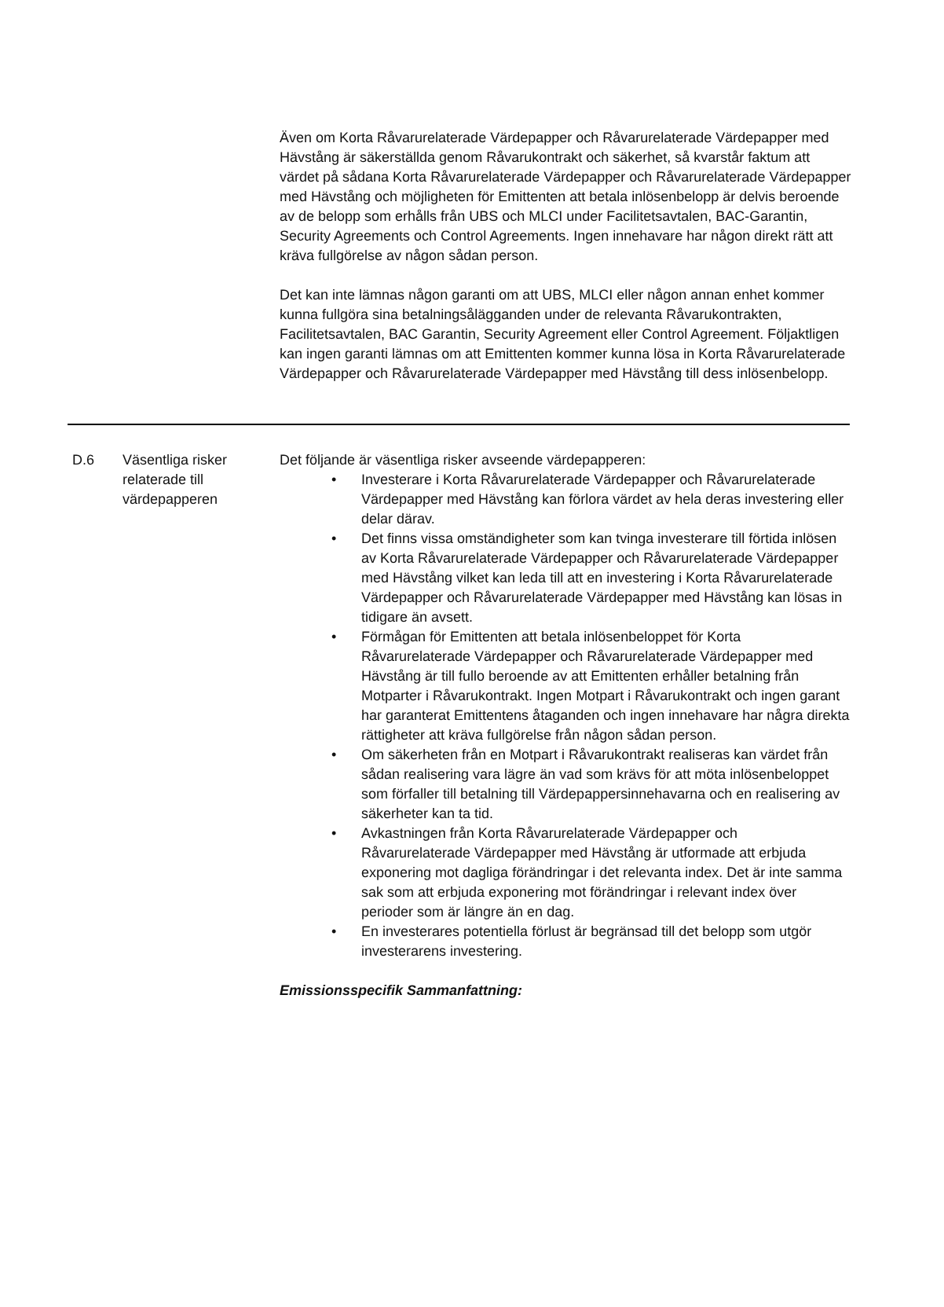Även om Korta Råvarurelaterade Värdepapper och Råvarurelaterade Värdepapper med Hävstång är säkerställda genom Råvarukontrakt och säkerhet, så kvarstår faktum att värdet på sådana Korta Råvarurelaterade Värdepapper och Råvarurelaterade Värdepapper med Hävstång och möjligheten för Emittenten att betala inlösenbelopp är delvis beroende av de belopp som erhålls från UBS och MLCI under Facilitetsavtalen, BAC-Garantin, Security Agreements och Control Agreements. Ingen innehavare har någon direkt rätt att kräva fullgörelse av någon sådan person.
Det kan inte lämnas någon garanti om att UBS, MLCI eller någon annan enhet kommer kunna fullgöra sina betalningsålägganden under de relevanta Råvarukontrakten, Facilitetsavtalen, BAC Garantin, Security Agreement eller Control Agreement. Följaktligen kan ingen garanti lämnas om att Emittenten kommer kunna lösa in Korta Råvarurelaterade Värdepapper och Råvarurelaterade Värdepapper med Hävstång till dess inlösenbelopp.
| D.6 | Väsentliga risker relaterade till värdepapperen | Det följande är väsentliga risker avseende värdepapperen: • Investerare i Korta Råvarurelaterade Värdepapper och Råvarurelaterade Värdepapper med Hävstång kan förlora värdet av hela deras investering eller delar därav. • Det finns vissa omständigheter som kan tvinga investerare till förtida inlösen av Korta Råvarurelaterade Värdepapper och Råvarurelaterade Värdepapper med Hävstång vilket kan leda till att en investering i Korta Råvarurelaterade Värdepapper och Råvarurelaterade Värdepapper med Hävstång kan lösas in tidigare än avsett. • Förmågan för Emittenten att betala inlösenbeloppet för Korta Råvarurelaterade Värdepapper och Råvarurelaterade Värdepapper med Hävstång är till fullo beroende av att Emittenten erhåller betalning från Motparter i Råvarukontrakt. Ingen Motpart i Råvarukontrakt och ingen garant har garanterat Emittentens åtaganden och ingen innehavare har några direkta rättigheter att kräva fullgörelse från någon sådan person. • Om säkerheten från en Motpart i Råvarukontrakt realiseras kan värdet från sådan realisering vara lägre än vad som krävs för att möta inlösenbeloppet som förfaller till betalning till Värdepappersinnehavarna och en realisering av säkerheter kan ta tid. • Avkastningen från Korta Råvarurelaterade Värdepapper och Råvarurelaterade Värdepapper med Hävstång är utformade att erbjuda exponering mot dagliga förändringar i det relevanta index. Det är inte samma sak som att erbjuda exponering mot förändringar i relevant index över perioder som är längre än en dag. • En investerares potentiella förlust är begränsad till det belopp som utgör investerarens investering. Emissionsspecifik Sammanfattning: |